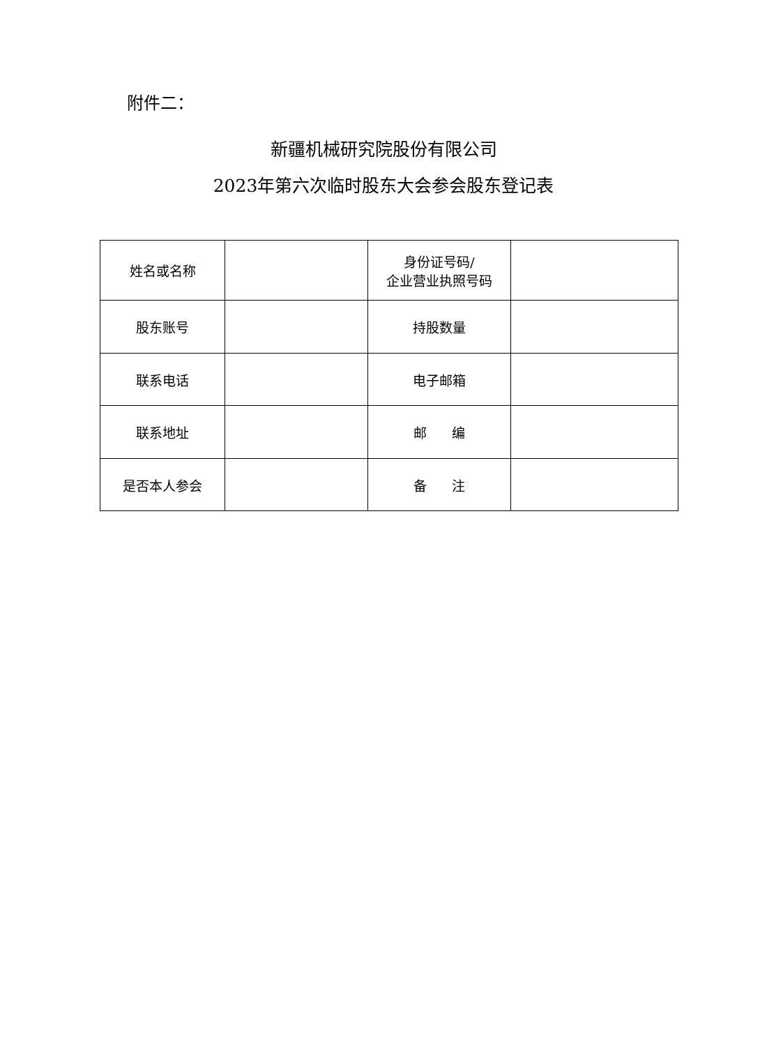附件二：
新疆机械研究院股份有限公司
2023年第六次临时股东大会参会股东登记表
| 姓名或名称 | | 身份证号码/ 企业营业执照号码 | |
| 股东账号 | | 持股数量 | |
| 联系电话 | | 电子邮箱 | |
| 联系地址 | | 邮 编 | |
| 是否本人参会 | | 备 注 | |